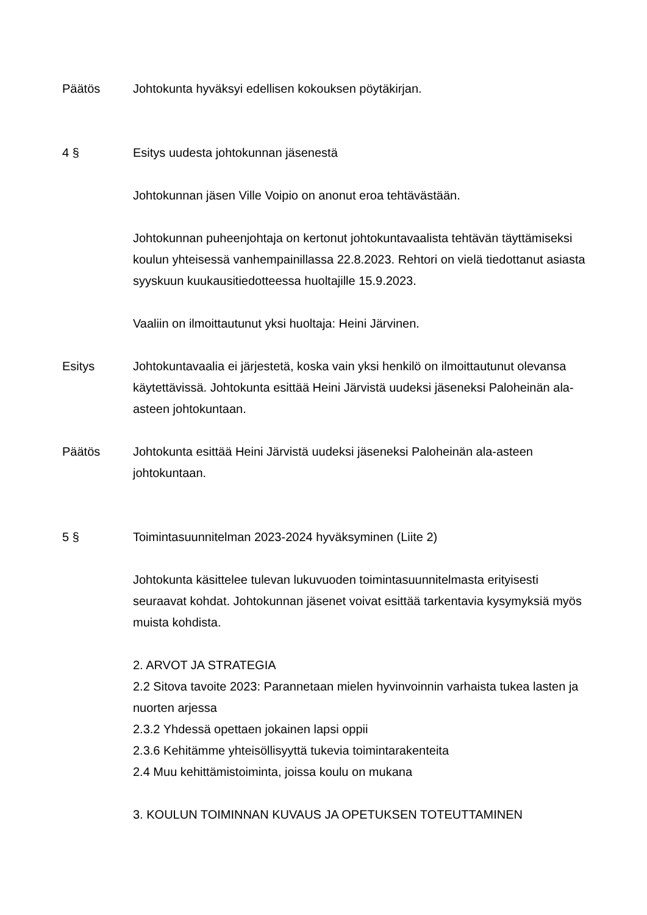Päätös Johtokunta hyväksyi edellisen kokouksen pöytäkirjan.
4 § Esitys uudesta johtokunnan jäsenestä
Johtokunnan jäsen Ville Voipio on anonut eroa tehtävästään.
Johtokunnan puheenjohtaja on kertonut johtokuntavaalista tehtävän täyttämiseksi koulun yhteisessä vanhempainillassa 22.8.2023. Rehtori on vielä tiedottanut asiasta syyskuun kuukausitiedotteessa huoltajille 15.9.2023.
Vaaliin on ilmoittautunut yksi huoltaja: Heini Järvinen.
Esitys Johtokuntavaalia ei järjestetä, koska vain yksi henkilö on ilmoittautunut olevansa käytettävissä. Johtokunta esittää Heini Järvistä uudeksi jäseneksi Paloheinän ala-asteen johtokuntaan.
Päätös Johtokunta esittää Heini Järvistä uudeksi jäseneksi Paloheinän ala-asteen johtokuntaan.
5 § Toimintasuunnitelman 2023-2024 hyväksyminen (Liite 2)
Johtokunta käsittelee tulevan lukuvuoden toimintasuunnitelmasta erityisesti seuraavat kohdat. Johtokunnan jäsenet voivat esittää tarkentavia kysymyksiä myös muista kohdista.
2. ARVOT JA STRATEGIA
2.2 Sitova tavoite 2023: Parannetaan mielen hyvinvoinnin varhaista tukea lasten ja nuorten arjessa
2.3.2 Yhdessä opettaen jokainen lapsi oppii
2.3.6 Kehitämme yhteisöllisyyttä tukevia toimintarakenteita
2.4 Muu kehittämistoiminta, joissa koulu on mukana
3. KOULUN TOIMINNAN KUVAUS JA OPETUKSEN TOTEUTTAMINEN